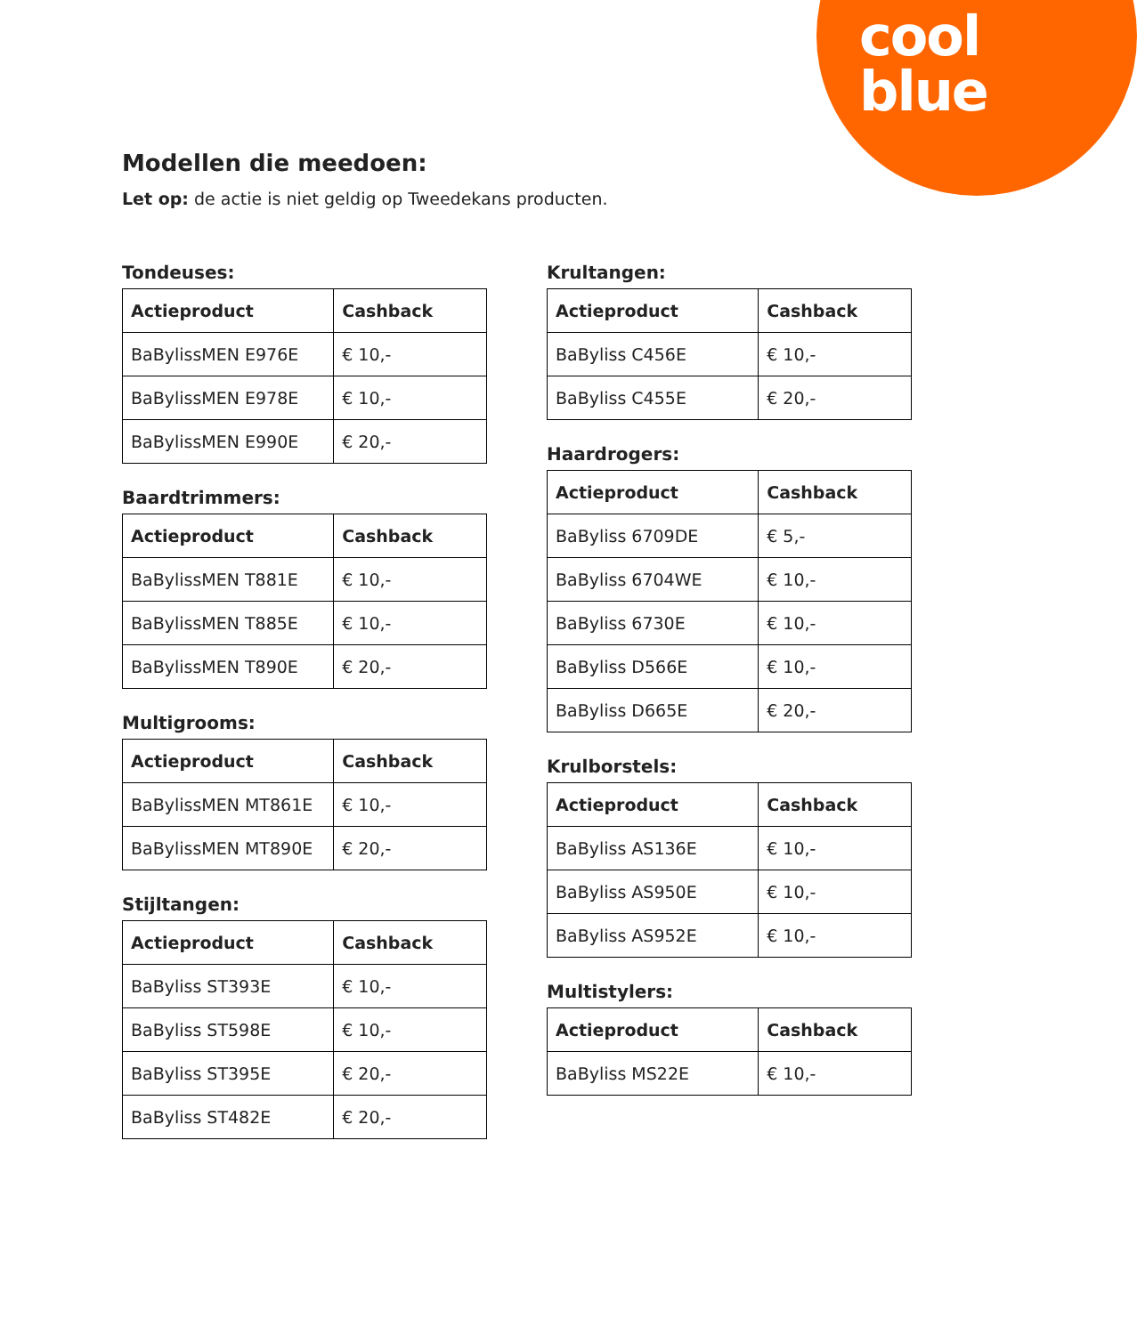cool
blue
Modellen die meedoen:
Let op: de actie is niet geldig op Tweedekans producten.
Tondeuses:
| Actieproduct | Cashback |
| --- | --- |
| BaBylissMEN E976E | € 10,- |
| BaBylissMEN E978E | € 10,- |
| BaBylissMEN E990E | € 20,- |
Baardtrimmers:
| Actieproduct | Cashback |
| --- | --- |
| BaBylissMEN T881E | € 10,- |
| BaBylissMEN T885E | € 10,- |
| BaBylissMEN T890E | € 20,- |
Multigrooms:
| Actieproduct | Cashback |
| --- | --- |
| BaBylissMEN MT861E | € 10,- |
| BaBylissMEN MT890E | € 20,- |
Stijltangen:
| Actieproduct | Cashback |
| --- | --- |
| BaByliss ST393E | € 10,- |
| BaByliss ST598E | € 10,- |
| BaByliss ST395E | € 20,- |
| BaByliss ST482E | € 20,- |
Krultangen:
| Actieproduct | Cashback |
| --- | --- |
| BaByliss C456E | € 10,- |
| BaByliss C455E | € 20,- |
Haardrogers:
| Actieproduct | Cashback |
| --- | --- |
| BaByliss 6709DE | € 5,- |
| BaByliss 6704WE | € 10,- |
| BaByliss 6730E | € 10,- |
| BaByliss D566E | € 10,- |
| BaByliss D665E | € 20,- |
Krulborstels:
| Actieproduct | Cashback |
| --- | --- |
| BaByliss AS136E | € 10,- |
| BaByliss AS950E | € 10,- |
| BaByliss AS952E | € 10,- |
Multistylers:
| Actieproduct | Cashback |
| --- | --- |
| BaByliss MS22E | € 10,- |